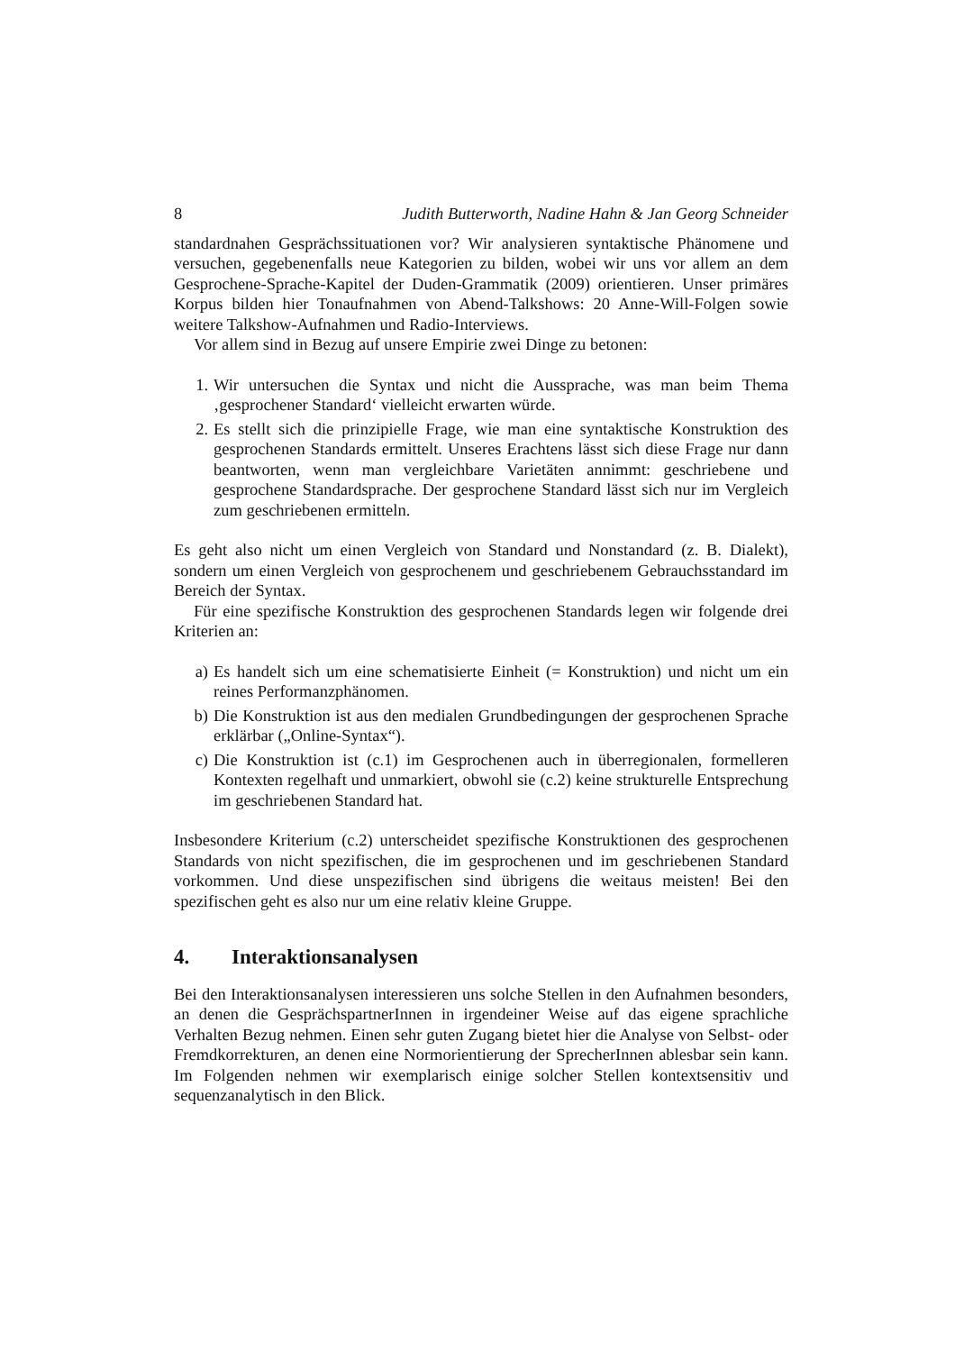8 Judith Butterworth, Nadine Hahn & Jan Georg Schneider
standardnahen Gesprächssituationen vor? Wir analysieren syntaktische Phänomene und versuchen, gegebenenfalls neue Kategorien zu bilden, wobei wir uns vor allem an dem Gesprochene-Sprache-Kapitel der Duden-Grammatik (2009) orientieren. Unser primäres Korpus bilden hier Tonaufnahmen von Abend-Talkshows: 20 Anne-Will-Folgen sowie weitere Talkshow-Aufnahmen und Radio-Interviews.
Vor allem sind in Bezug auf unsere Empirie zwei Dinge zu betonen:
1. Wir untersuchen die Syntax und nicht die Aussprache, was man beim Thema ‚gesprochener Standard‘ vielleicht erwarten würde.
2. Es stellt sich die prinzipielle Frage, wie man eine syntaktische Konstruktion des gesprochenen Standards ermittelt. Unseres Erachtens lässt sich diese Frage nur dann beantworten, wenn man vergleichbare Varietäten annimmt: geschriebene und gesprochene Standardsprache. Der gesprochene Standard lässt sich nur im Vergleich zum geschriebenen ermitteln.
Es geht also nicht um einen Vergleich von Standard und Nonstandard (z. B. Dialekt), sondern um einen Vergleich von gesprochenem und geschriebenem Gebrauchsstandard im Bereich der Syntax.
Für eine spezifische Konstruktion des gesprochenen Standards legen wir folgende drei Kriterien an:
a) Es handelt sich um eine schematisierte Einheit (= Konstruktion) und nicht um ein reines Performanzphänomen.
b) Die Konstruktion ist aus den medialen Grundbedingungen der gesprochenen Sprache erklärbar („Online-Syntax“).
c) Die Konstruktion ist (c.1) im Gesprochenen auch in überregionalen, formelleren Kontexten regelhaft und unmarkiert, obwohl sie (c.2) keine strukturelle Entsprechung im geschriebenen Standard hat.
Insbesondere Kriterium (c.2) unterscheidet spezifische Konstruktionen des gesprochenen Standards von nicht spezifischen, die im gesprochenen und im geschriebenen Standard vorkommen. Und diese unspezifischen sind übrigens die weitaus meisten! Bei den spezifischen geht es also nur um eine relativ kleine Gruppe.
4. Interaktionsanalysen
Bei den Interaktionsanalysen interessieren uns solche Stellen in den Aufnahmen besonders, an denen die GesprächspartnerInnen in irgendeiner Weise auf das eigene sprachliche Verhalten Bezug nehmen. Einen sehr guten Zugang bietet hier die Analyse von Selbst- oder Fremdkorrekturen, an denen eine Normorientierung der SprecherInnen ablesbar sein kann. Im Folgenden nehmen wir exemplarisch einige solcher Stellen kontextsensitiv und sequenzanalytisch in den Blick.